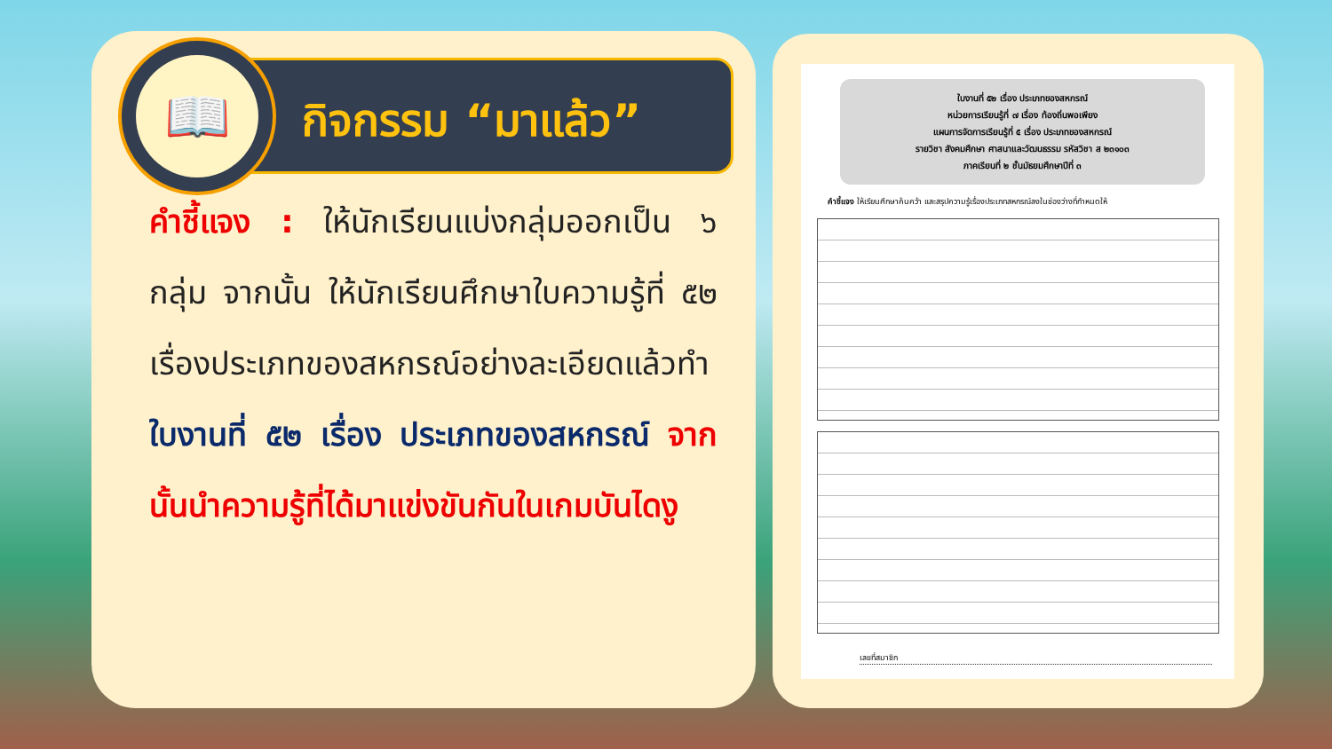📖
กิจกรรม “มาแล้ว”
คำชี้แจง : ให้นักเรียนแบ่งกลุ่มออกเป็น ๖ กลุ่ม จากนั้น ให้นักเรียนศึกษาใบความรู้ที่ ๕๒ เรื่องประเภทของสหกรณ์อย่างละเอียดแล้วทำใบงานที่ ๕๒ เรื่อง ประเภทของสหกรณ์ จากนั้นนำความรู้ที่ได้มาแข่งขันกันในเกมบันไดงู
ใบงานที่ ๕๒ เรื่อง ประเภทของสหกรณ์
หน่วยการเรียนรู้ที่ ๗ เรื่อง ท้องถิ่นพอเพียง
แผนการจัดการเรียนรู้ที่ ๕ เรื่อง ประเภทของสหกรณ์
รายวิชา สังคมศึกษา ศาสนาและวัฒนธรรม รหัสวิชา ส ๒๓๑๐๓
ภาคเรียนที่ ๒ ชั้นมัธยมศึกษาปีที่ ๓
คำชี้แจง ให้เรียนศึกษาค้นคว้า และสรุปความรู้เรื่องประเภทสหกรณ์ลงในช่องว่างที่กำหนดให้
เลขที่สมาชิก